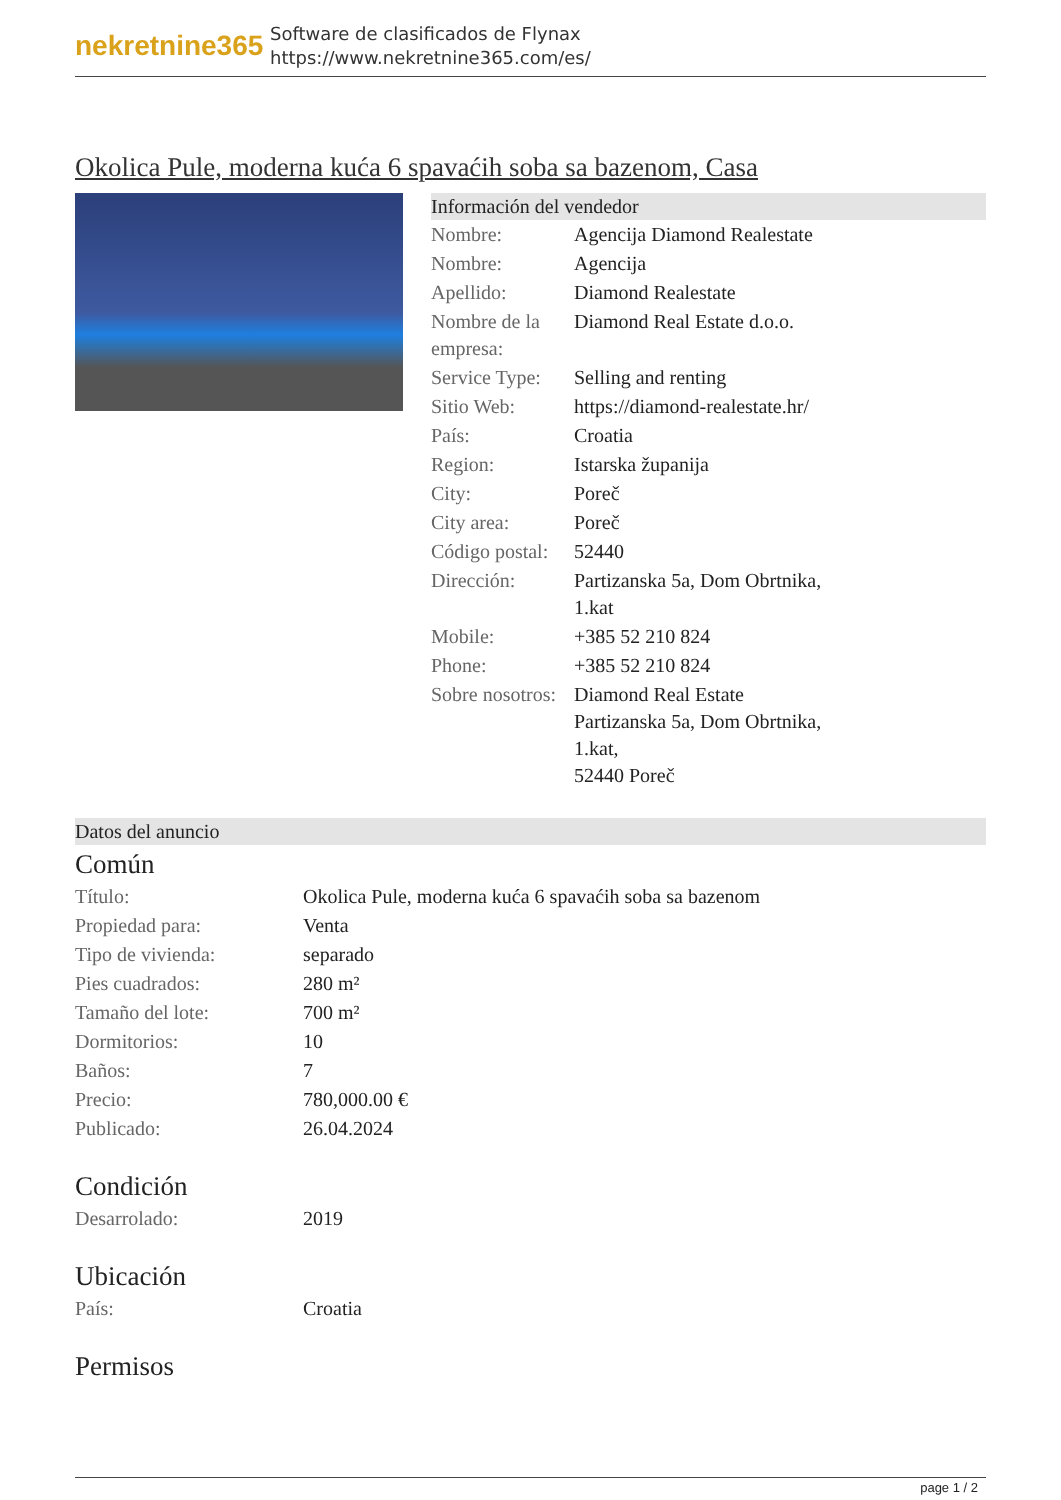nekretnine365
Software de clasificados de Flynax
https://www.nekretnine365.com/es/
Okolica Pule, moderna kuća 6 spavaćih soba sa bazenom, Casa
Información del vendedor
| Nombre: | Agencija Diamond Realestate |
| Nombre: | Agencija |
| Apellido: | Diamond Realestate |
| Nombre de la empresa: | Diamond Real Estate d.o.o. |
| Service Type: | Selling and renting |
| Sitio Web: | https://diamond-realestate.hr/ |
| País: | Croatia |
| Region: | Istarska županija |
| City: | Poreč |
| City area: | Poreč |
| Código postal: | 52440 |
| Dirección: | Partizanska 5a, Dom Obrtnika, 1.kat |
| Mobile: | +385 52 210 824 |
| Phone: | +385 52 210 824 |
| Sobre nosotros: | Diamond Real Estate Partizanska 5a, Dom Obrtnika, 1.kat, 52440 Poreč |
Datos del anuncio
Común
| Título: | Okolica Pule, moderna kuća 6 spavaćih soba sa bazenom |
| Propiedad para: | Venta |
| Tipo de vivienda: | separado |
| Pies cuadrados: | 280 m² |
| Tamaño del lote: | 700 m² |
| Dormitorios: | 10 |
| Baños: | 7 |
| Precio: | 780,000.00 € |
| Publicado: | 26.04.2024 |
Condición
| Desarrolado: | 2019 |
Ubicación
| País: | Croatia |
Permisos
page 1 / 2